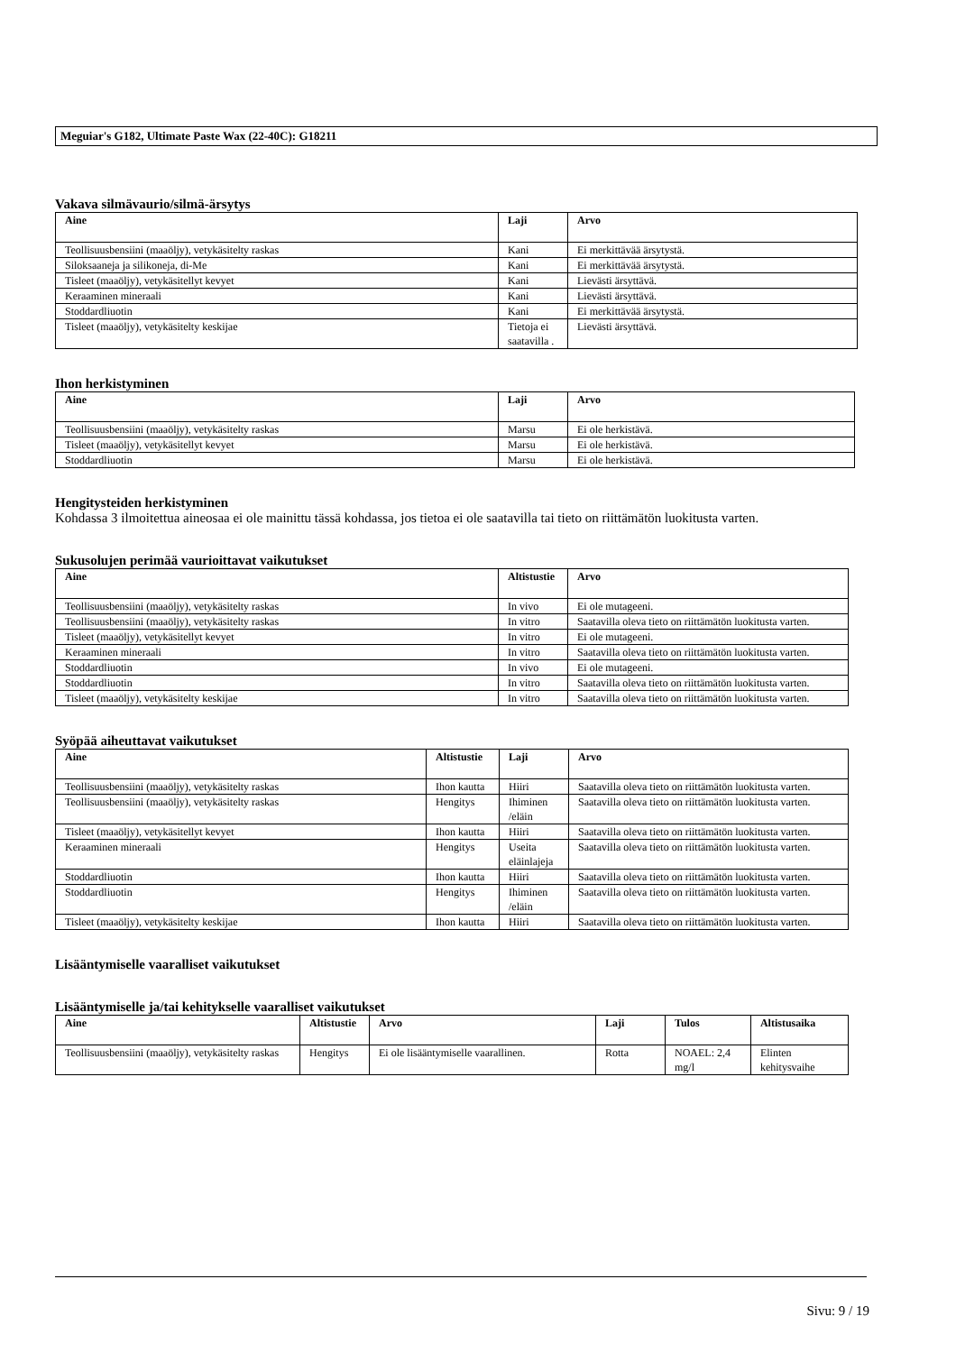Meguiar's G182, Ultimate Paste Wax (22-40C): G18211
Vakava silmävaurio/silmä-ärsytys
| Aine | Laji | Arvo |
| --- | --- | --- |
| Teollisuusbensiini (maaöljy), vetykäsitelty raskas | Kani | Ei merkittävää ärsytystä. |
| Siloksaaneja ja silikoneja, di-Me | Kani | Ei merkittävää ärsytystä. |
| Tisleet (maaöljy), vetykäsitellyt kevyet | Kani | Lievästi ärsyttävä. |
| Keraaminen mineraali | Kani | Lievästi ärsyttävä. |
| Stoddardliuotin | Kani | Ei merkittävää ärsytystä. |
| Tisleet (maaöljy), vetykäsitelty keskijae | Tietoja ei saatavilla . | Lievästi ärsyttävä. |
Ihon herkistyminen
| Aine | Laji | Arvo |
| --- | --- | --- |
| Teollisuusbensiini (maaöljy), vetykäsitelty raskas | Marsu | Ei ole herkistävä. |
| Tisleet (maaöljy), vetykäsitellyt kevyet | Marsu | Ei ole herkistävä. |
| Stoddardliuotin | Marsu | Ei ole herkistävä. |
Hengitysteiden herkistyminen
Kohdassa 3 ilmoitettua aineosaa ei ole mainittu tässä kohdassa, jos tietoa ei ole saatavilla tai tieto on riittämätön luokitusta varten.
Sukusolujen perimää vaurioittavat vaikutukset
| Aine | Altistustie | Arvo |
| --- | --- | --- |
| Teollisuusbensiini (maaöljy), vetykäsitelty raskas | In vivo | Ei ole mutageeni. |
| Teollisuusbensiini (maaöljy), vetykäsitelty raskas | In vitro | Saatavilla oleva tieto on riittämätön luokitusta varten. |
| Tisleet (maaöljy), vetykäsitellyt kevyet | In vitro | Ei ole mutageeni. |
| Keraaminen mineraali | In vitro | Saatavilla oleva tieto on riittämätön luokitusta varten. |
| Stoddardliuotin | In vivo | Ei ole mutageeni. |
| Stoddardliuotin | In vitro | Saatavilla oleva tieto on riittämätön luokitusta varten. |
| Tisleet (maaöljy), vetykäsitelty keskijae | In vitro | Saatavilla oleva tieto on riittämätön luokitusta varten. |
Syöpää aiheuttavat vaikutukset
| Aine | Altistustie | Laji | Arvo |
| --- | --- | --- | --- |
| Teollisuusbensiini (maaöljy), vetykäsitelty raskas | Ihon kautta | Hiiri | Saatavilla oleva tieto on riittämätön luokitusta varten. |
| Teollisuusbensiini (maaöljy), vetykäsitelty raskas | Hengitys | Ihiminen /eläin | Saatavilla oleva tieto on riittämätön luokitusta varten. |
| Tisleet (maaöljy), vetykäsitellyt kevyet | Ihon kautta | Hiiri | Saatavilla oleva tieto on riittämätön luokitusta varten. |
| Keraaminen mineraali | Hengitys | Useita eläinlajeja | Saatavilla oleva tieto on riittämätön luokitusta varten. |
| Stoddardliuotin | Ihon kautta | Hiiri | Saatavilla oleva tieto on riittämätön luokitusta varten. |
| Stoddardliuotin | Hengitys | Ihiminen /eläin | Saatavilla oleva tieto on riittämätön luokitusta varten. |
| Tisleet (maaöljy), vetykäsitelty keskijae | Ihon kautta | Hiiri | Saatavilla oleva tieto on riittämätön luokitusta varten. |
Lisääntymiselle vaaralliset vaikutukset
Lisääntymiselle ja/tai kehitykselle vaaralliset vaikutukset
| Aine | Altistustie | Arvo | Laji | Tulos | Altistusaika |
| --- | --- | --- | --- | --- | --- |
| Teollisuusbensiini (maaöljy), vetykäsitelty raskas | Hengitys | Ei ole lisääntymiselle vaarallinen. | Rotta | NOAEL: 2,4 mg/l | Elinten kehitysvaihe |
Sivu: 9 / 19